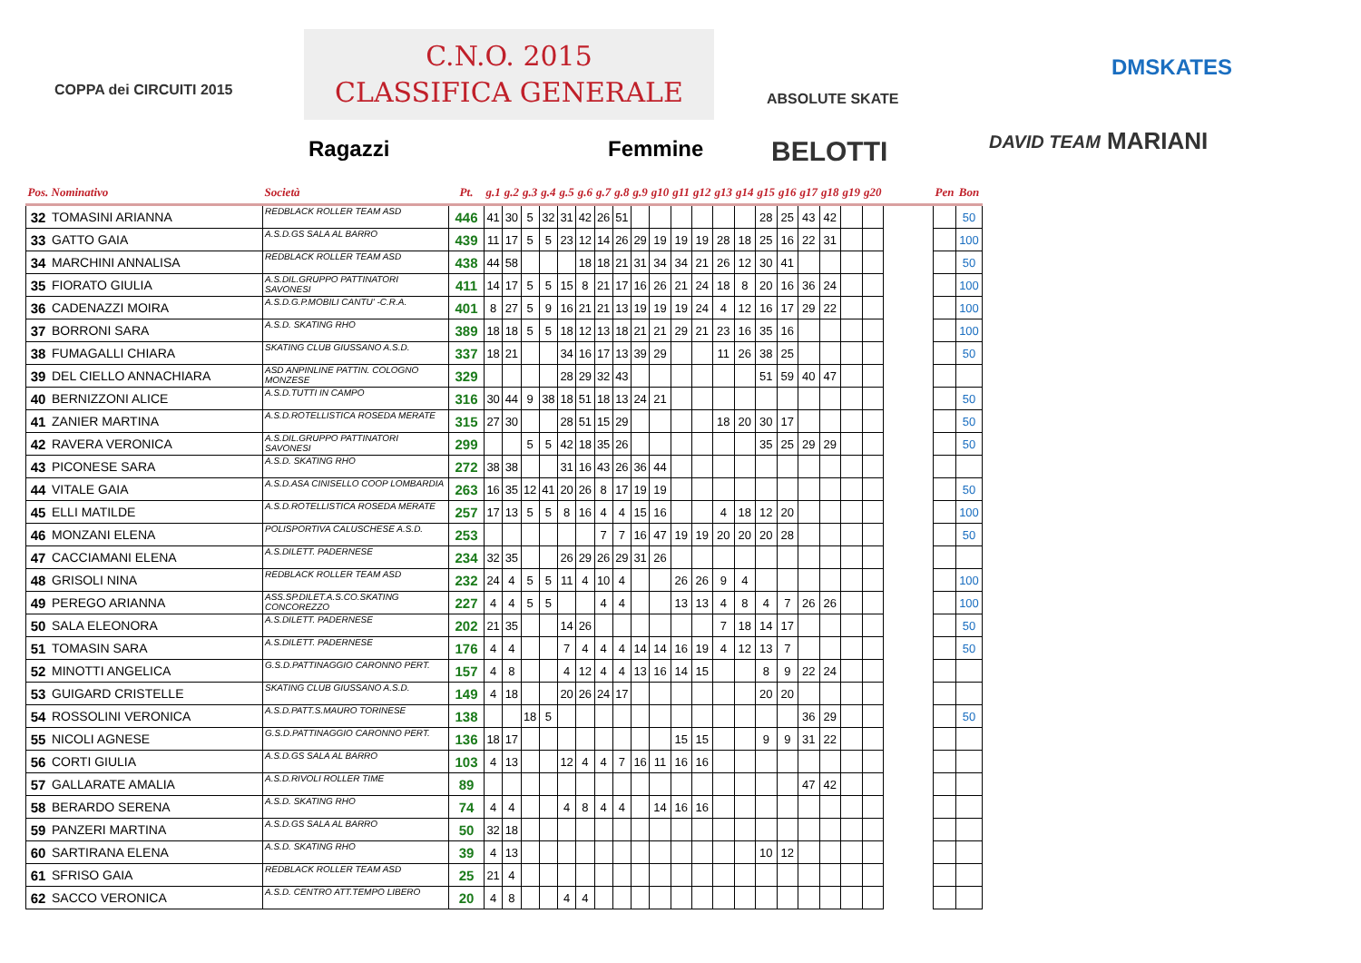COPPA dei CIRCUITI 2015
C.N.O. 2015
CLASSIFICA GENERALE
Ragazzi Femmine
ABSOLUTE SKATE
BELOTTI DAVID TEAM
DMSKATES
MARIANI
| Pos. Nominativo | | Società | Pt. | g.1 | g.2 | g.3 | g.4 | g.5 | g.6 | g.7 | g.8 | g.9 | g10 | g11 | g12 | g13 | g14 | g15 | g16 | g17 | g18 | g19 | g20 | | Pen | Bon |
| --- | --- | --- | --- | --- | --- | --- | --- | --- | --- | --- | --- | --- | --- | --- | --- | --- | --- | --- | --- | --- | --- | --- | --- | --- | --- | --- |
| 32 | TOMASINI ARIANNA | REDBLACK ROLLER TEAM ASD | 446 | 41 | 30 | 5 | 32 | 31 | 42 | 26 | 51 | | | | | | | 28 | 25 | 43 | 42 | | | | | 50 |
| 33 | GATTO GAIA | A.S.D.GS SALA AL BARRO | 439 | 11 | 17 | 5 | 5 | 23 | 12 | 14 | 26 | 29 | 19 | 19 | 19 | 28 | 18 | 25 | 16 | 22 | 31 | | | | | 100 |
| 34 | MARCHINI ANNALISA | REDBLACK ROLLER TEAM ASD | 438 | 44 | 58 | | | | 18 | 18 | 21 | 31 | 34 | 34 | 21 | 26 | 12 | 30 | 41 | | | | | | | 50 |
| 35 | FIORATO GIULIA | A.S.DIL.GRUPPO PATTINATORI SAVONESI | 411 | 14 | 17 | 5 | 5 | 15 | 8 | 21 | 17 | 16 | 26 | 21 | 24 | 18 | 8 | 20 | 16 | 36 | 24 | | | | | 100 |
| 36 | CADENAZZI MOIRA | A.S.D.G.P.MOBILI CANTU' -C.R.A. | 401 | 8 | 27 | 5 | 9 | 16 | 21 | 21 | 13 | 19 | 19 | 19 | 24 | 4 | 12 | 16 | 17 | 29 | 22 | | | | | 100 |
| 37 | BORRONI SARA | A.S.D. SKATING RHO | 389 | 18 | 18 | 5 | 5 | 18 | 12 | 13 | 18 | 21 | 21 | 29 | 21 | 23 | 16 | 35 | 16 | | | | | | | 100 |
| 38 | FUMAGALLI CHIARA | SKATING CLUB GIUSSANO A.S.D. | 337 | 18 | 21 | | | 34 | 16 | 17 | 13 | 39 | 29 | | | 11 | 26 | 38 | 25 | | | | | | | 50 |
| 39 | DEL CIELLO ANNACHIARA | ASD ANPINLINE PATTIN. COLOGNO MONZESE | 329 | | | | | 28 | 29 | 32 | 43 | | | | | | | 51 | 59 | 40 | 47 | | | | | |
| 40 | BERNIZZONI ALICE | A.S.D.TUTTI IN CAMPO | 316 | 30 | 44 | 9 | 38 | 18 | 51 | 18 | 13 | 24 | 21 | | | | | | | | | | | | | 50 |
| 41 | ZANIER MARTINA | A.S.D.ROTELLISTICA ROSEDA MERATE | 315 | 27 | 30 | | | 28 | 51 | 15 | 29 | | | | | 18 | 20 | 30 | 17 | | | | | | | 50 |
| 42 | RAVERA VERONICA | A.S.DIL.GRUPPO PATTINATORI SAVONESI | 299 | | | 5 | 5 | 42 | 18 | 35 | 26 | | | | | | | 35 | 25 | 29 | 29 | | | | | 50 |
| 43 | PICONESE SARA | A.S.D. SKATING RHO | 272 | 38 | 38 | | | 31 | 16 | 43 | 26 | 36 | 44 | | | | | | | | | | | | | |
| 44 | VITALE GAIA | A.S.D.ASA CINISELLO COOP LOMBARDIA | 263 | 16 | 35 | 12 | 41 | 20 | 26 | 8 | 17 | 19 | 19 | | | | | | | | | | | | | 50 |
| 45 | ELLI MATILDE | A.S.D.ROTELLISTICA ROSEDA MERATE | 257 | 17 | 13 | 5 | 5 | 8 | 16 | 4 | 4 | 15 | 16 | | | 4 | 18 | 12 | 20 | | | | | | | 100 |
| 46 | MONZANI ELENA | POLISPORTIVA CALUSCHESE A.S.D. | 253 | | | | | | | 7 | 7 | 16 | 47 | 19 | 19 | 20 | 20 | 20 | 28 | | | | | | | 50 |
| 47 | CACCIAMANI ELENA | A.S.DILETT. PADERNESE | 234 | 32 | 35 | | | 26 | 29 | 26 | 29 | 31 | 26 | | | | | | | | | | | | | |
| 48 | GRISOLI NINA | REDBLACK ROLLER TEAM ASD | 232 | 24 | 4 | 5 | 5 | 11 | 4 | 10 | 4 | | | 26 | 26 | 9 | 4 | | | | | | | | | 100 |
| 49 | PEREGO ARIANNA | ASS.SP.DILET.A.S.CO.SKATING CONCOREZZO | 227 | 4 | 4 | 5 | 5 | | | 4 | 4 | | | 13 | 13 | 4 | 8 | 4 | 7 | 26 | 26 | | | | | 100 |
| 50 | SALA ELEONORA | A.S.DILETT. PADERNESE | 202 | 21 | 35 | | | 14 | 26 | | | | | | | 7 | 18 | 14 | 17 | | | | | | | 50 |
| 51 | TOMASIN SARA | A.S.DILETT. PADERNESE | 176 | 4 | 4 | | | 7 | 4 | 4 | 4 | 14 | 14 | 16 | 19 | 4 | 12 | 13 | 7 | | | | | | | 50 |
| 52 | MINOTTI ANGELICA | G.S.D.PATTINAGGIO CARONNO PERT. | 157 | 4 | 8 | | | 4 | 12 | 4 | 4 | 13 | 16 | 14 | 15 | | | 8 | 9 | 22 | 24 | | | | | |
| 53 | GUIGARD CRISTELLE | SKATING CLUB GIUSSANO A.S.D. | 149 | 4 | 18 | | | 20 | 26 | 24 | 17 | | | | | | | 20 | 20 | | | | | | | |
| 54 | ROSSOLINI VERONICA | A.S.D.PATT.S.MAURO TORINESE | 138 | | | 18 | 5 | | | | | | | | | | | | | 36 | 29 | | | | | 50 |
| 55 | NICOLI AGNESE | G.S.D.PATTINAGGIO CARONNO PERT. | 136 | 18 | 17 | | | | | | | | | 15 | 15 | | | 9 | 9 | 31 | 22 | | | | | |
| 56 | CORTI GIULIA | A.S.D.GS SALA AL BARRO | 103 | 4 | 13 | | | 12 | 4 | 4 | 7 | 16 | 11 | 16 | 16 | | | | | | | | | | | |
| 57 | GALLARATE AMALIA | A.S.D.RIVOLI ROLLER TIME | 89 | | | | | | | | | | | | | | | | | 47 | 42 | | | | | |
| 58 | BERARDO SERENA | A.S.D. SKATING RHO | 74 | 4 | 4 | | | 4 | 8 | 4 | 4 | | 14 | 16 | 16 | | | | | | | | | | | |
| 59 | PANZERI MARTINA | A.S.D.GS SALA AL BARRO | 50 | 32 | 18 | | | | | | | | | | | | | | | | | | | | | |
| 60 | SARTIRANA ELENA | A.S.D. SKATING RHO | 39 | 4 | 13 | | | | | | | | | | | | | 10 | 12 | | | | | | | |
| 61 | SFRISO GAIA | REDBLACK ROLLER TEAM ASD | 25 | 21 | 4 | | | | | | | | | | | | | | | | | | | | | |
| 62 | SACCO VERONICA | A.S.D. CENTRO ATT.TEMPO LIBERO | 20 | 4 | 8 | | | 4 | 4 | | | | | | | | | | | | | | | | | |